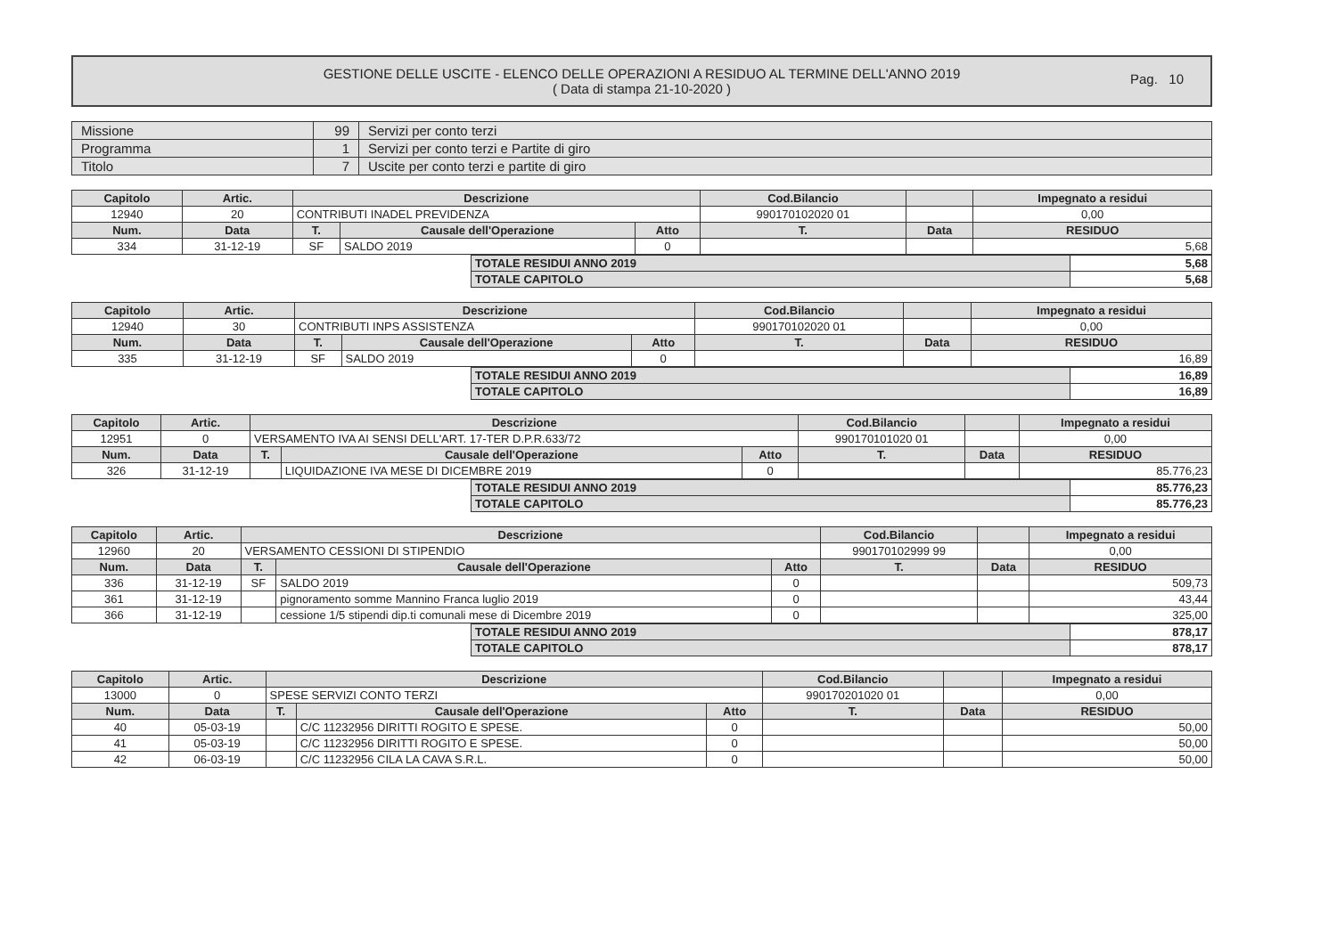GESTIONE DELLE USCITE - ELENCO DELLE OPERAZIONI A RESIDUO AL TERMINE DELL'ANNO 2019
( Data di stampa 21-10-2020 )
Pag. 10
| Missione | 99 | Servizi per conto terzi |
| Programma | 1 | Servizi per conto terzi e Partite di giro |
| Titolo | 7 | Uscite per conto terzi e partite di giro |
| Capitolo | Artic. | Descrizione | | | Cod.Bilancio | | Impegnato a residui |
| --- | --- | --- | --- | --- | --- | --- | --- |
| 12940 | 20 | CONTRIBUTI INADEL PREVIDENZA | | | 990170102020 01 | | 0,00 |
| Num. | Data | T. | Causale dell'Operazione | Atto | T. | Data | RESIDUO |
| 334 | 31-12-19 | SF | SALDO 2019 | 0 | | | 5,68 |
| TOTALE RESIDUI ANNO 2019 | 5,68 |
| TOTALE CAPITOLO | 5,68 |
| Capitolo | Artic. | Descrizione | | | Cod.Bilancio | | Impegnato a residui |
| --- | --- | --- | --- | --- | --- | --- | --- |
| 12940 | 30 | CONTRIBUTI INPS ASSISTENZA | | | 990170102020 01 | | 0,00 |
| Num. | Data | T. | Causale dell'Operazione | Atto | T. | Data | RESIDUO |
| 335 | 31-12-19 | SF | SALDO 2019 | 0 | | | 16,89 |
| TOTALE RESIDUI ANNO 2019 | 16,89 |
| TOTALE CAPITOLO | 16,89 |
| Capitolo | Artic. | Descrizione | | | Cod.Bilancio | | Impegnato a residui |
| --- | --- | --- | --- | --- | --- | --- | --- |
| 12951 | 0 | VERSAMENTO IVA AI SENSI DELL'ART. 17-TER D.P.R.633/72 | | | 990170101020 01 | | 0,00 |
| Num. | Data | T. | Causale dell'Operazione | Atto | T. | Data | RESIDUO |
| 326 | 31-12-19 | | LIQUIDAZIONE IVA MESE DI DICEMBRE 2019 | 0 | | | 85.776,23 |
| TOTALE RESIDUI ANNO 2019 | 85.776,23 |
| TOTALE CAPITOLO | 85.776,23 |
| Capitolo | Artic. | Descrizione | | | Cod.Bilancio | | Impegnato a residui |
| --- | --- | --- | --- | --- | --- | --- | --- |
| 12960 | 20 | VERSAMENTO CESSIONI DI STIPENDIO | | | 990170102999 99 | | 0,00 |
| Num. | Data | T. | Causale dell'Operazione | Atto | T. | Data | RESIDUO |
| 336 | 31-12-19 | SF | SALDO 2019 | 0 | | | 509,73 |
| 361 | 31-12-19 | | pignoramento somme Mannino Franca luglio 2019 | 0 | | | 43,44 |
| 366 | 31-12-19 | | cessione 1/5 stipendi dip.ti comunali mese di Dicembre 2019 | 0 | | | 325,00 |
| TOTALE RESIDUI ANNO 2019 | 878,17 |
| TOTALE CAPITOLO | 878,17 |
| Capitolo | Artic. | Descrizione | | | Cod.Bilancio | | Impegnato a residui |
| --- | --- | --- | --- | --- | --- | --- | --- |
| 13000 | 0 | SPESE SERVIZI CONTO TERZI | | | 990170201020 01 | | 0,00 |
| Num. | Data | T. | Causale dell'Operazione | Atto | T. | Data | RESIDUO |
| 40 | 05-03-19 | | C/C 11232956 DIRITTI ROGITO E SPESE. | 0 | | | 50,00 |
| 41 | 05-03-19 | | C/C 11232956 DIRITTI ROGITO E SPESE. | 0 | | | 50,00 |
| 42 | 06-03-19 | | C/C 11232956 CILA LA CAVA S.R.L. | 0 | | | 50,00 |